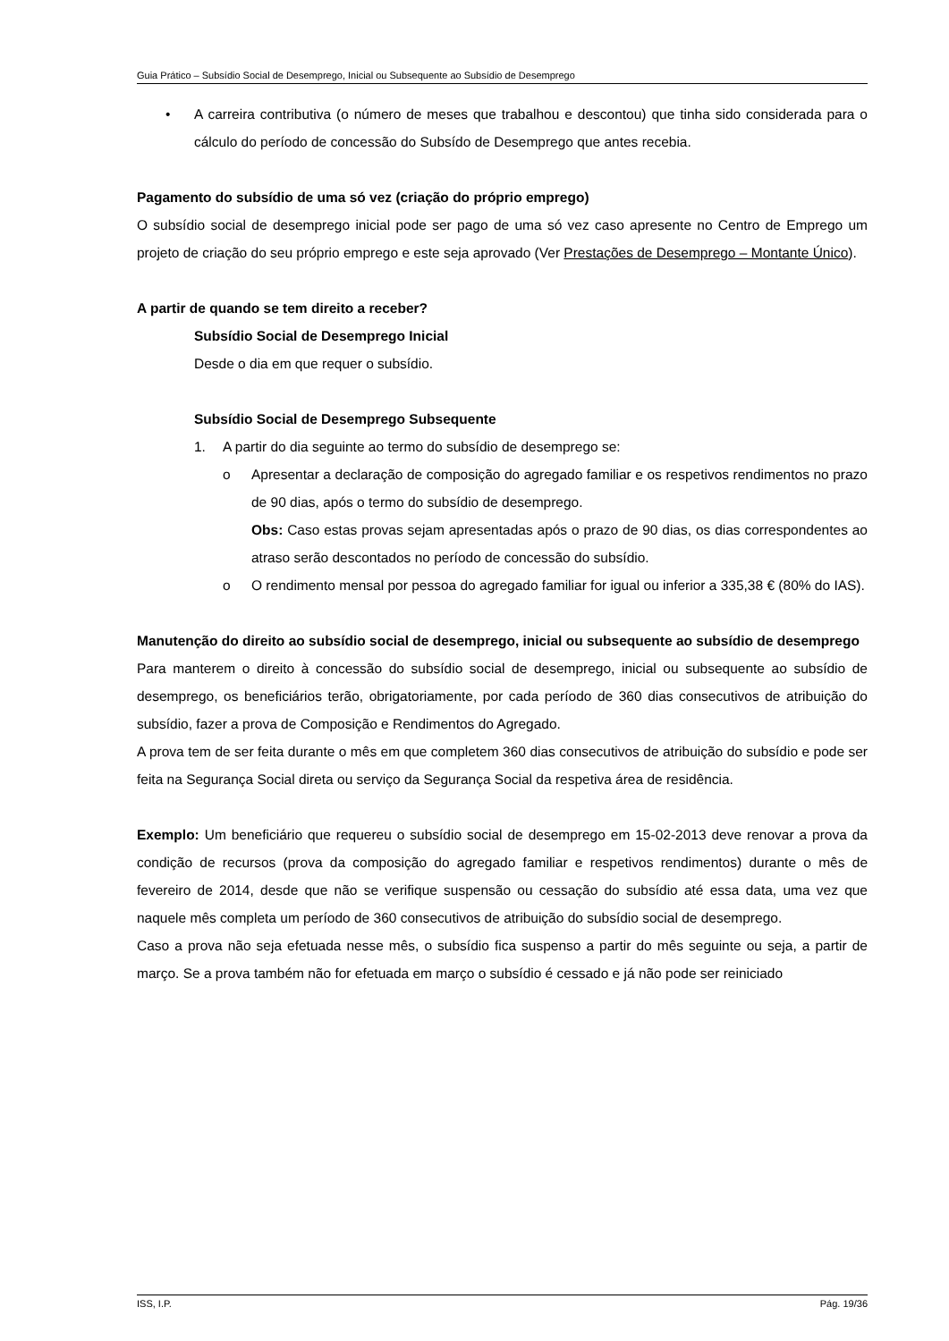Guia Prático – Subsídio Social de Desemprego, Inicial ou Subsequente ao Subsídio de Desemprego
• A carreira contributiva (o número de meses que trabalhou e descontou) que tinha sido considerada para o cálculo do período de concessão do Subsído de Desemprego que antes recebia.
Pagamento do subsídio de uma só vez (criação do próprio emprego)
O subsídio social de desemprego inicial pode ser pago de uma só vez caso apresente no Centro de Emprego um projeto de criação do seu próprio emprego e este seja aprovado (Ver Prestações de Desemprego – Montante Único).
A partir de quando se tem direito a receber?
Subsídio Social de Desemprego Inicial
Desde o dia em que requer o subsídio.
Subsídio Social de Desemprego Subsequente
1. A partir do dia seguinte ao termo do subsídio de desemprego se:
o Apresentar a declaração de composição do agregado familiar e os respetivos rendimentos no prazo de 90 dias, após o termo do subsídio de desemprego.
Obs: Caso estas provas sejam apresentadas após o prazo de 90 dias, os dias correspondentes ao atraso serão descontados no período de concessão do subsídio.
o O rendimento mensal por pessoa do agregado familiar for igual ou inferior a 335,38 € (80% do IAS).
Manutenção do direito ao subsídio social de desemprego, inicial ou subsequente ao subsídio de desemprego
Para manterem o direito à concessão do subsídio social de desemprego, inicial ou subsequente ao subsídio de desemprego, os beneficiários terão, obrigatoriamente, por cada período de 360 dias consecutivos de atribuição do subsídio, fazer a prova de Composição e Rendimentos do Agregado.
A prova tem de ser feita durante o mês em que completem 360 dias consecutivos de atribuição do subsídio e pode ser feita na Segurança Social direta ou serviço da Segurança Social da respetiva área de residência.
Exemplo: Um beneficiário que requereu o subsídio social de desemprego em 15-02-2013 deve renovar a prova da condição de recursos (prova da composição do agregado familiar e respetivos rendimentos) durante o mês de fevereiro de 2014, desde que não se verifique suspensão ou cessação do subsídio até essa data, uma vez que naquele mês completa um período de 360 consecutivos de atribuição do subsídio social de desemprego.
Caso a prova não seja efetuada nesse mês, o subsídio fica suspenso a partir do mês seguinte ou seja, a partir de março. Se a prova também não for efetuada em março o subsídio é cessado e já não pode ser reiniciado
ISS, I.P. Pág. 19/36